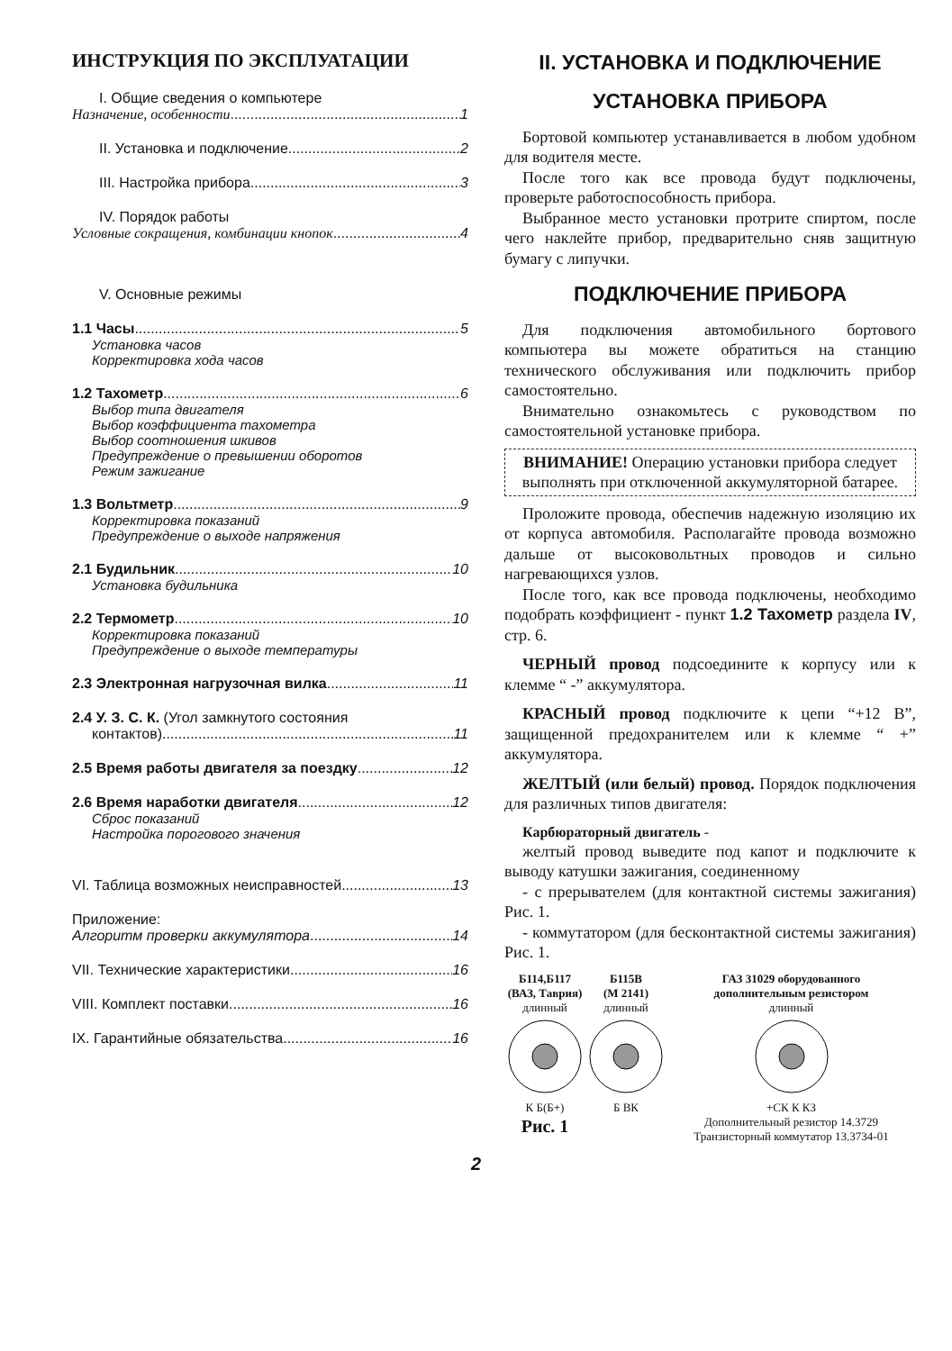ИНСТРУКЦИЯ ПО ЭКСПЛУАТАЦИИ
I. Общие сведения о компьютере
Назначение, особенности 1
II. Установка и подключение 2
III. Настройка прибора 3
IV. Порядок работы
Условные сокращения, комбинации кнопок 4
V. Основные режимы
1.1 Часы 5
Установка часов
Корректировка хода часов
1.2 Тахометр 6
Выбор типа двигателя
Выбор коэффициента тахометра
Выбор соотношения шкивов
Предупреждение о превышении оборотов
Режим зажигание
1.3 Вольтметр 9
Корректировка показаний
Предупреждение о выходе напряжения
2.1 Будильник 10
Установка будильника
2.2 Термометр 10
Корректировка показаний
Предупреждение о выходе температуры
2.3 Электронная нагрузочная вилка 11
2.4 У. З. С. К. (Угол замкнутого состояния
контактов) 11
2.5 Время работы двигателя за поездку 12
2.6 Время наработки двигателя 12
Сброс показаний
Настройка порогового значения
VI. Таблица возможных неисправностей 13
Приложение:
Алгоритм проверки аккумулятора 14
VII. Технические характеристики 16
VIII. Комплект поставки 16
IX. Гарантийные обязательства 16
II. УСТАНОВКА И ПОДКЛЮЧЕНИЕ
УСТАНОВКА ПРИБОРА
Бортовой компьютер устанавливается в любом удобном для водителя месте.
После того как все провода будут подключены, проверьте работоспособность прибора.
Выбранное место установки протрите спиртом, после чего наклейте прибор, предварительно сняв защитную бумагу с липучки.
ПОДКЛЮЧЕНИЕ ПРИБОРА
Для подключения автомобильного бортового компьютера вы можете обратиться на станцию технического обслуживания или подключить прибор самостоятельно.
Внимательно ознакомьтесь с руководством по самостоятельной установке прибора.
ВНИМАНИЕ! Операцию установки прибора следует выполнять при отключенной аккумуляторной батарее.
Проложите провода, обеспечив надежную изоляцию их от корпуса автомобиля. Располагайте провода возможно дальше от высоковольтных проводов и сильно нагревающихся узлов.
После того, как все провода подключены, необходимо подобрать коэффициент - пункт 1.2 Тахометр раздела IV, стр. 6.
ЧЕРНЫЙ провод подсоедините к корпусу или к клемме “ -” аккумулятора.
КРАСНЫЙ провод подключите к цепи “+12 В”, защищенной предохранителем или к клемме “ +” аккумулятора.
ЖЕЛТЫЙ (или белый) провод. Порядок подключения для различных типов двигателя:
Карбюраторный двигатель -
желтый провод выведите под капот и подключите к выводу катушки зажигания, соединенному
- с прерывателем (для контактной системы зажигания) Рис. 1.
- коммутатором (для бесконтактной системы зажигания) Рис. 1.
Б114,Б117
(ВАЗ, Таврия)
длинный
К Б(Б+)
Рис. 1
Б115В
(М 2141)
длинный
Б ВК
ГАЗ 31029 оборудованного
дополнительным резистором
длинный
+СК К КЗ
Дополнительный резистор 14.3729 Транзисторный коммутатор 13.3734-01
2